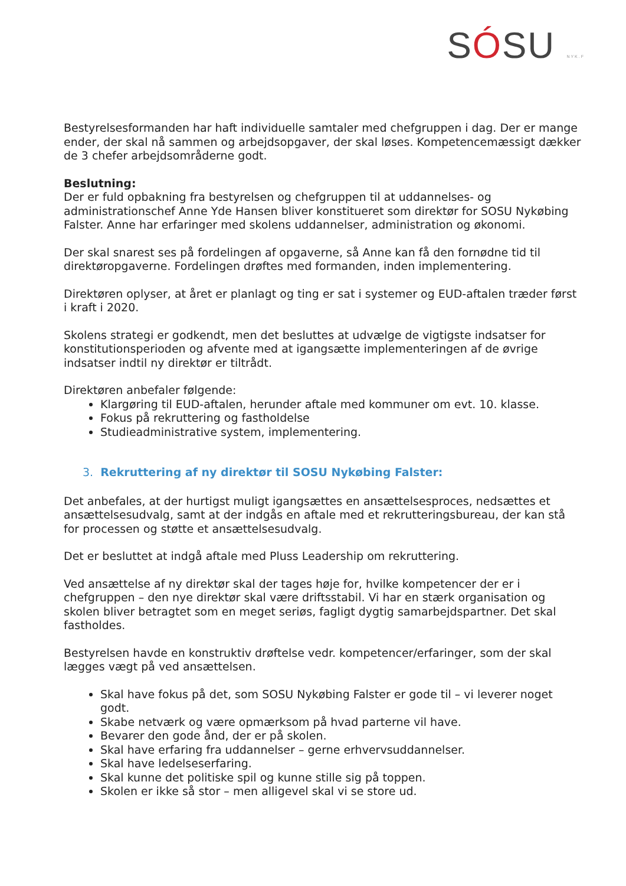SÓSU NYK.F
Bestyrelsesformanden har haft individuelle samtaler med chefgruppen i dag. Der er mange ender, der skal nå sammen og arbejdsopgaver, der skal løses. Kompetencemæssigt dækker de 3 chefer arbejdsområderne godt.
Beslutning:
Der er fuld opbakning fra bestyrelsen og chefgruppen til at uddannelses- og administrationschef Anne Yde Hansen bliver konstitueret som direktør for SOSU Nykøbing Falster. Anne har erfaringer med skolens uddannelser, administration og økonomi.
Der skal snarest ses på fordelingen af opgaverne, så Anne kan få den fornødne tid til direktøropgaverne. Fordelingen drøftes med formanden, inden implementering.
Direktøren oplyser, at året er planlagt og ting er sat i systemer og EUD-aftalen træder først i kraft i 2020.
Skolens strategi er godkendt, men det besluttes at udvælge de vigtigste indsatser for konstitutionsperioden og afvente med at igangsætte implementeringen af de øvrige indsatser indtil ny direktør er tiltrådt.
Direktøren anbefaler følgende:
Klargøring til EUD-aftalen, herunder aftale med kommuner om evt. 10. klasse.
Fokus på rekruttering og fastholdelse
Studieadministrative system, implementering.
3. Rekruttering af ny direktør til SOSU Nykøbing Falster:
Det anbefales, at der hurtigst muligt igangsættes en ansættelsesproces, nedsættes et ansættelsesudvalg, samt at der indgås en aftale med et rekrutteringsbureau, der kan stå for processen og støtte et ansættelsesudvalg.
Det er besluttet at indgå aftale med Pluss Leadership om rekruttering.
Ved ansættelse af ny direktør skal der tages høje for, hvilke kompetencer der er i chefgruppen – den nye direktør skal være driftsstabil. Vi har en stærk organisation og skolen bliver betragtet som en meget seriøs, fagligt dygtig samarbejdspartner. Det skal fastholdes.
Bestyrelsen havde en konstruktiv drøftelse vedr. kompetencer/erfaringer, som der skal lægges vægt på ved ansættelsen.
Skal have fokus på det, som SOSU Nykøbing Falster er gode til – vi leverer noget godt.
Skabe netværk og være opmærksom på hvad parterne vil have.
Bevarer den gode ånd, der er på skolen.
Skal have erfaring fra uddannelser – gerne erhvervsuddannelser.
Skal have ledelseserfaring.
Skal kunne det politiske spil og kunne stille sig på toppen.
Skolen er ikke så stor – men alligevel skal vi se store ud.